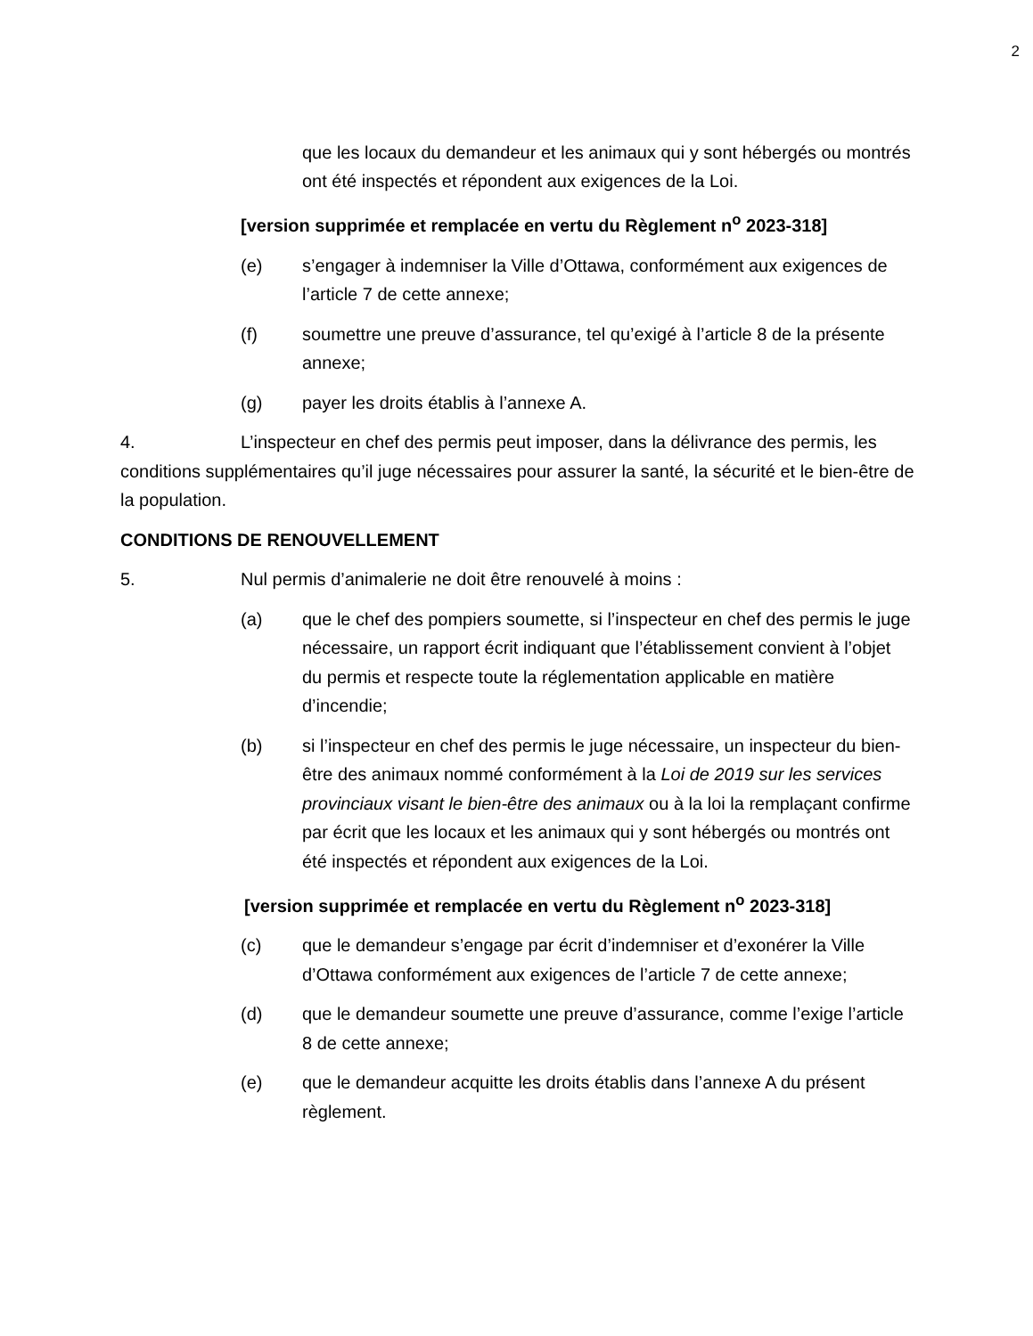2
que les locaux du demandeur et les animaux qui y sont hébergés ou montrés ont été inspectés et répondent aux exigences de la Loi.
[version supprimée et remplacée en vertu du Règlement n<sup>o</sup> 2023-318]
(e) s’engager à indemniser la Ville d’Ottawa, conformément aux exigences de l’article 7 de cette annexe;
(f) soumettre une preuve d’assurance, tel qu’exigé à l’article 8 de la présente annexe;
(g) payer les droits établis à l’annexe A.
4. L’inspecteur en chef des permis peut imposer, dans la délivrance des permis, les conditions supplémentaires qu’il juge nécessaires pour assurer la santé, la sécurité et le bien-être de la population.
CONDITIONS DE RENOUVELLEMENT
5. Nul permis d’animalerie ne doit être renouvelé à moins :
(a) que le chef des pompiers soumette, si l’inspecteur en chef des permis le juge nécessaire, un rapport écrit indiquant que l’établissement convient à l’objet du permis et respecte toute la réglementation applicable en matière d’incendie;
(b) si l’inspecteur en chef des permis le juge nécessaire, un inspecteur du bien-être des animaux nommé conformément à la Loi de 2019 sur les services provinciaux visant le bien-être des animaux ou à la loi la remplaçant confirme par écrit que les locaux et les animaux qui y sont hébergés ou montrés ont été inspectés et répondent aux exigences de la Loi.
[version supprimée et remplacée en vertu du Règlement n<sup>o</sup> 2023-318]
(c) que le demandeur s’engage par écrit d’indemniser et d’exonérer la Ville d’Ottawa conformément aux exigences de l’article 7 de cette annexe;
(d) que le demandeur soumette une preuve d’assurance, comme l’exige l’article 8 de cette annexe;
(e) que le demandeur acquitte les droits établis dans l’annexe A du présent règlement.